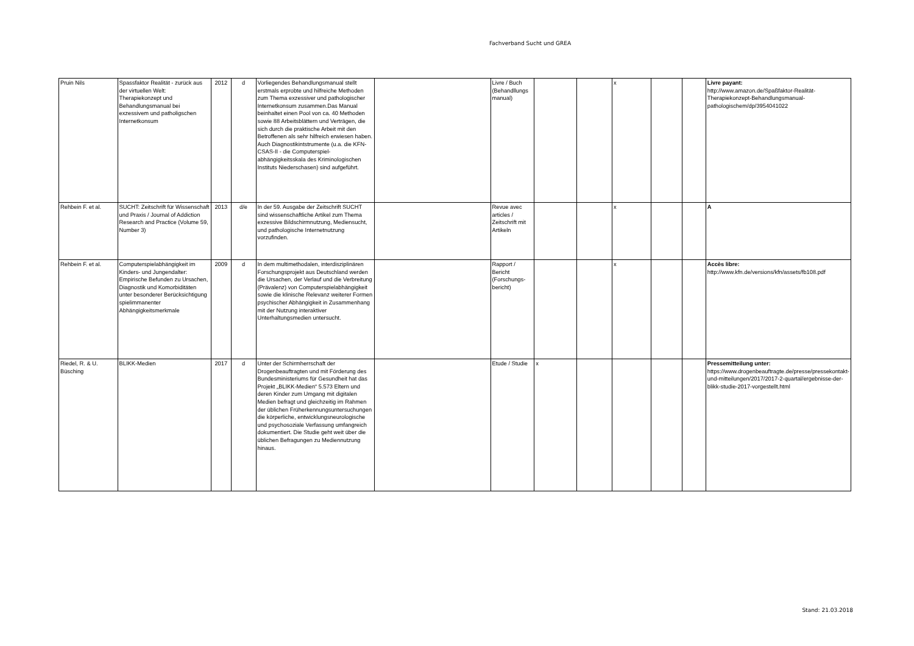Fachverband Sucht und GREA
| Pruin Nils | Spassfaktor Realität - zurück aus der virtuellen Welt: Therapiekonzept und Behandlungsmanual bei exzessivem und patholigschen Internetkonsum | 2012 | d | Vorliegendes Behandlungsmanual stellt erstmals erprobte und hilfreiche Methoden zum Thema exzessiver und pathologischer Internetkonsum zusammen.Das Manual beinhaltet einen Pool von ca. 40 Methoden sowie 88 Arbeitsblättern und Verträgen, die sich durch die praktische Arbeit mit den Betroffenen als sehr hilfreich erwiesen haben. Auch Diagnostikintstrumente (u.a. die KFN-CSAS-II - die Computerspiel-abhängigkeitsskala des Kriminologischen Instituts Niederschasen) sind aufgeführt. | | Livre / Buch (Behandllungs manual) | | | x | | | Livre payant: http://www.amazon.de/Spaßfaktor-Realität-Therapiekonzept-Behandlungsmanual-pathologischem/dp/3954041022 |
| Rehbein F. et al. | SUCHT: Zeitschrift für Wissenschaft und Praxis / Journal of Addiction Research and Practice (Volume 59, Number 3) | 2013 | d/e | In der 59. Ausgabe der Zeitschrift SUCHT sind wissenschaftliche Artikel zum Thema exzessive Bildschirmnutzung, Mediensucht, und pathologische Internetnutzung vorzufinden. | | Revue avec articles / Zeitschrift mit Artikeln | | | x | | | A |
| Rehbein F. et al. | Computerspielabhängigkeit im Kinders- und Jungendalter: Empirische Befunden zu Ursachen, Diagnostik und Komorbiditäten unter besonderer Berücksichtigung spielimmanenter Abhängigkeitsmerkmale | 2009 | d | In dem multimethodalen, interdisziplinären Forschungsprojekt aus Deutschland werden die Ursachen, der Verlauf und die Verbreitung (Prävalenz) von Computerspielabhängigkeit sowie die klinische Relevanz weiterer Formen psychischer Abhängigkeit in Zusammenhang mit der Nutzung interaktiver Unterhaltungsmedien untersucht. | | Rapport / Bericht (Forschungs-bericht) | | | x | | | Accès libre: http://www.kfn.de/versions/kfn/assets/fb108.pdf |
| Riedel, R. & U. Büsching | BLIKK-Medien | 2017 | d | Unter der Schirmherrschaft der Drogenbeauftragten und mit Förderung des Bundesministeriums für Gesundheit hat das Projekt „BLIKK-Medien“ 5.573 Eltern und deren Kinder zum Umgang mit digitalen Medien befragt und gleichzeitig im Rahmen der üblichen Früherkennungsuntersuchungen die körperliche, entwicklungsneurologische und psychosoziale Verfassung umfangreich dokumentiert. Die Studie geht weit über die üblichen Befragungen zu Mediennutzung hinaus. | | Etude / Studie | x | | | | | Pressemitteilung unter: https://www.drogenbeauftragte.de/presse/pressekontakt-und-mitteilungen/2017/2017-2-quartal/ergebnisse-der-blikk-studie-2017-vorgestellt.html |
Stand: 21.03.2018